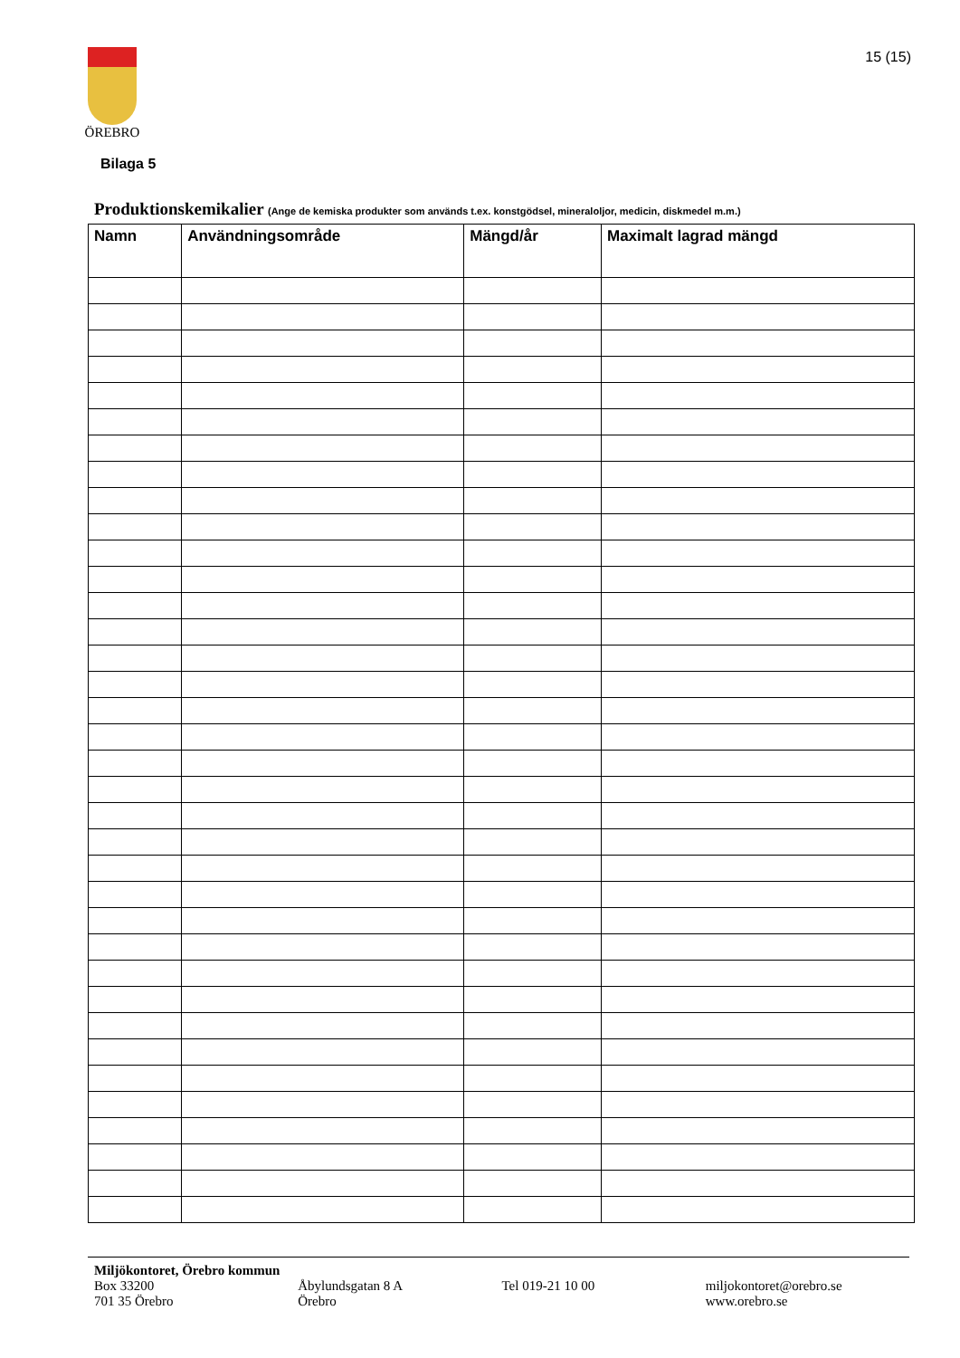ÖREBRO 15 (15)
Bilaga 5
Produktionskemikalier (Ange de kemiska produkter som används t.ex. konstgödsel, mineraloljor, medicin, diskmedel m.m.)
| Namn | Användningsområde | Mängd/år | Maximalt lagrad mängd |
| --- | --- | --- | --- |
Miljökontoret, Örebro kommun
Box 33200
701 35 Örebro
Åbylundsgatan 8 A
Örebro
Tel 019-21 10 00 miljokontoret@orebro.se
www.orebro.se